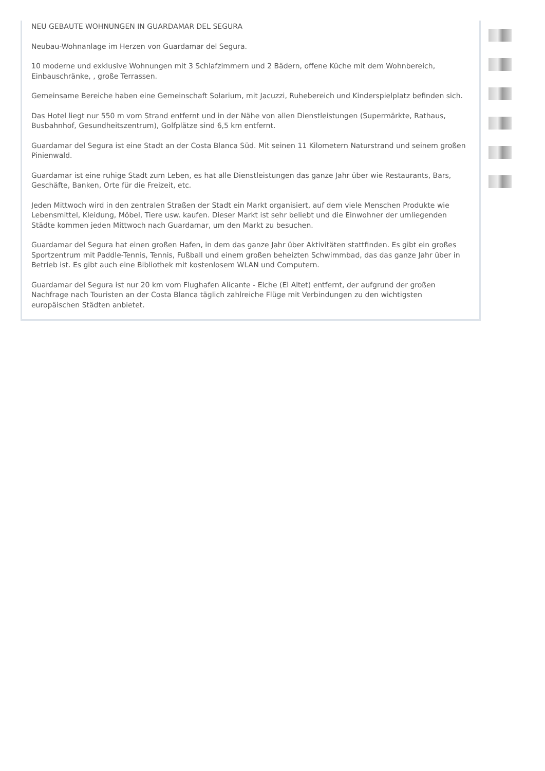NEU GEBAUTE WOHNUNGEN IN GUARDAMAR DEL SEGURA
Neubau-Wohnanlage im Herzen von Guardamar del Segura.
10 moderne und exklusive Wohnungen mit 3 Schlafzimmern und 2 Bädern, offene Küche mit dem Wohnbereich, Einbauschränke, , große Terrassen.
Gemeinsame Bereiche haben eine Gemeinschaft Solarium, mit Jacuzzi, Ruhebereich und Kinderspielplatz befinden sich.
Das Hotel liegt nur 550 m vom Strand entfernt und in der Nähe von allen Dienstleistungen (Supermärkte, Rathaus, Busbahnhof, Gesundheitszentrum), Golfplätze sind 6,5 km entfernt.
Guardamar del Segura ist eine Stadt an der Costa Blanca Süd. Mit seinen 11 Kilometern Naturstrand und seinem großen Pinienwald.
Guardamar ist eine ruhige Stadt zum Leben, es hat alle Dienstleistungen das ganze Jahr über wie Restaurants, Bars, Geschäfte, Banken, Orte für die Freizeit, etc.
Jeden Mittwoch wird in den zentralen Straßen der Stadt ein Markt organisiert, auf dem viele Menschen Produkte wie Lebensmittel, Kleidung, Möbel, Tiere usw. kaufen. Dieser Markt ist sehr beliebt und die Einwohner der umliegenden Städte kommen jeden Mittwoch nach Guardamar, um den Markt zu besuchen.
Guardamar del Segura hat einen großen Hafen, in dem das ganze Jahr über Aktivitäten stattfinden. Es gibt ein großes Sportzentrum mit Paddle-Tennis, Tennis, Fußball und einem großen beheizten Schwimmbad, das das ganze Jahr über in Betrieb ist. Es gibt auch eine Bibliothek mit kostenlosem WLAN und Computern.
Guardamar del Segura ist nur 20 km vom Flughafen Alicante - Elche (El Altet) entfernt, der aufgrund der großen Nachfrage nach Touristen an der Costa Blanca täglich zahlreiche Flüge mit Verbindungen zu den wichtigsten europäischen Städten anbietet.